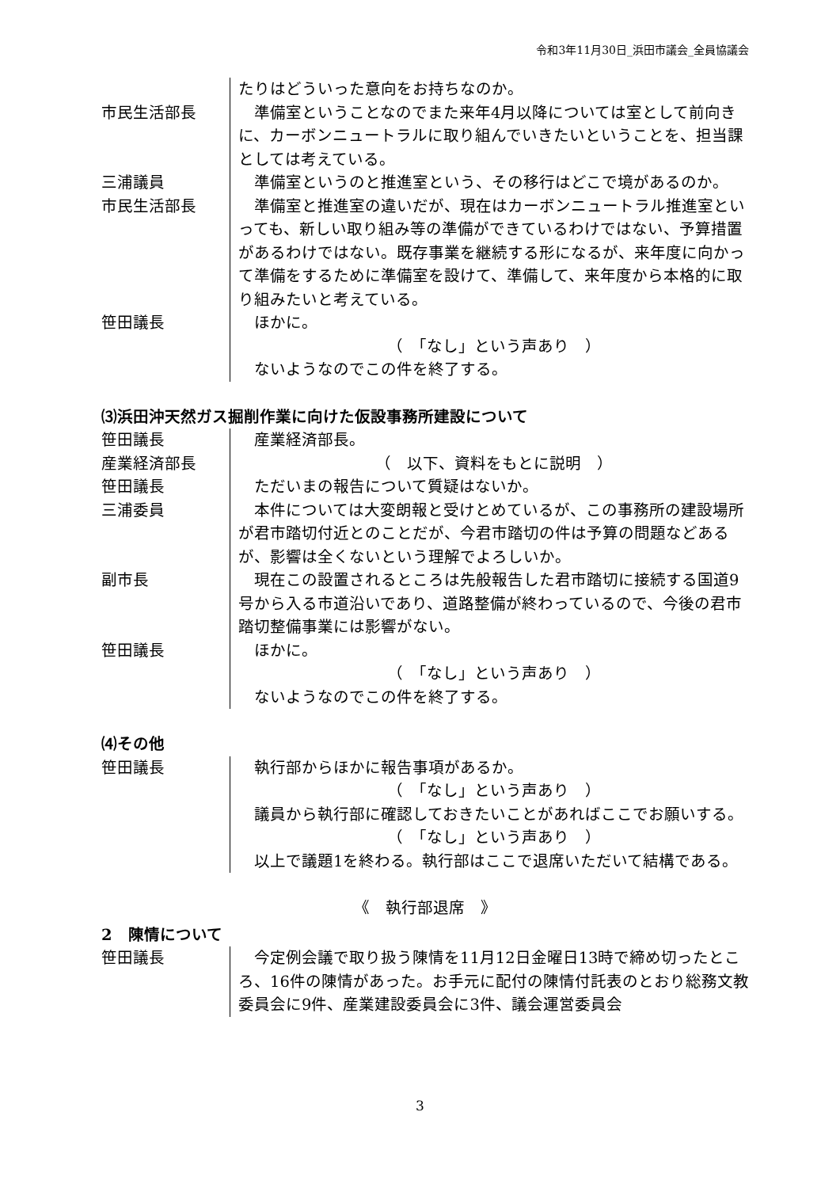令和3年11月30日_浜田市議会_全員協議会
たりはどういった意向をお持ちなのか。
市民生活部長 　準備室ということなのでまた来年4月以降については室として前向きに、カーボンニュートラルに取り組んでいきたいということを、担当課としては考えている。
三浦議員 　準備室というのと推進室という、その移行はどこで境があるのか。
市民生活部長 　準備室と推進室の違いだが、現在はカーボンニュートラル推進室といっても、新しい取り組み等の準備ができているわけではない、予算措置があるわけではない。既存事業を継続する形になるが、来年度に向かって準備をするために準備室を設けて、準備して、来年度から本格的に取り組みたいと考えている。
笹田議長 　ほかに。
（　「なし」という声あり　）
　ないようなのでこの件を終了する。
⑶浜田沖天然ガス掘削作業に向けた仮設事務所建設について
笹田議長 　産業経済部長。
産業経済部長 （　以下、資料をもとに説明　）
笹田議長 　ただいまの報告について質疑はないか。
三浦委員 　本件については大変朗報と受けとめているが、この事務所の建設場所が君市踏切付近とのことだが、今君市踏切の件は予算の問題などあるが、影響は全くないという理解でよろしいか。
副市長 　現在この設置されるところは先般報告した君市踏切に接続する国道9号から入る市道沿いであり、道路整備が終わっているので、今後の君市踏切整備事業には影響がない。
笹田議長 　ほかに。
（　「なし」という声あり　）
　ないようなのでこの件を終了する。
⑷その他
笹田議長 　執行部からほかに報告事項があるか。
（　「なし」という声あり　）
　議員から執行部に確認しておきたいことがあればここでお願いする。
（　「なし」という声あり　）
　以上で議題1を終わる。執行部はここで退席いただいて結構である。
《　執行部退席　》
2　陳情について
笹田議長 　今定例会議で取り扱う陳情を11月12日金曜日13時で締め切ったところ、16件の陳情があった。お手元に配付の陳情付託表のとおり総務文教委員会に9件、産業建設委員会に3件、議会運営委員会
3